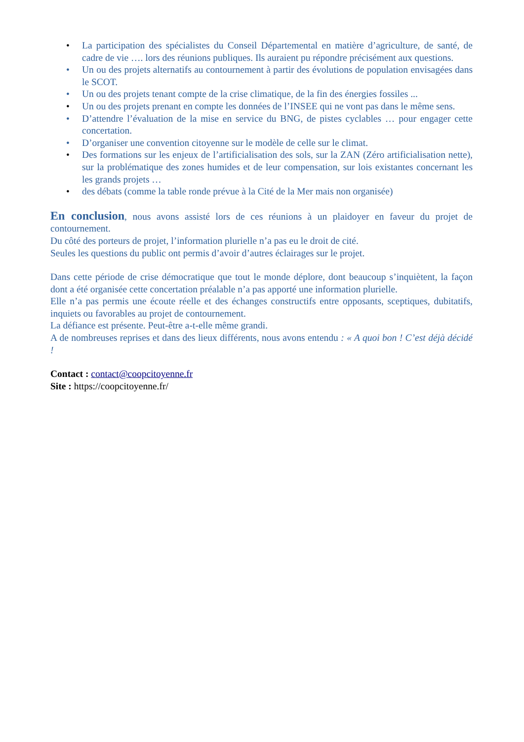• La participation des spécialistes du Conseil Départemental en matière d’agriculture, de santé, de cadre de vie …. lors des réunions publiques. Ils auraient pu répondre précisément aux questions.
• Un ou des projets alternatifs au contournement à partir des évolutions de population envisagées dans le SCOT.
• Un ou des projets tenant compte de la crise climatique, de la fin des énergies fossiles ...
• Un ou des projets prenant en compte les données de l’INSEE qui ne vont pas dans le même sens.
• D’attendre l’évaluation de la mise en service du BNG, de pistes cyclables … pour engager cette concertation.
• D’organiser une convention citoyenne sur le modèle de celle sur le climat.
• Des formations sur les enjeux de l’artificialisation des sols, sur la ZAN (Zéro artificialisation nette), sur la problématique des zones humides et de leur compensation, sur lois existantes concernant les les grands projets …
• des débats (comme la table ronde prévue à la Cité de la Mer mais non organisée)
En conclusion, nous avons assisté lors de ces réunions à un plaidoyer en faveur du projet de contournement.
Du côté des porteurs de projet, l’information plurielle n’a pas eu le droit de cité.
Seules les questions du public ont permis d’avoir d’autres éclairages sur le projet.
Dans cette période de crise démocratique que tout le monde déplore, dont beaucoup s’inquiètent, la façon dont a été organisée cette concertation préalable n’a pas apporté une information plurielle.
Elle n’a pas permis une écoute réelle et des échanges constructifs entre opposants, sceptiques, dubitatifs, inquiets ou favorables au projet de contournement.
La défiance est présente. Peut-être a-t-elle même grandi.
A de nombreuses reprises et dans des lieux différents, nous avons entendu : « A quoi bon ! C’est déjà décidé !
Contact : contact@coopcitoyenne.fr
Site : https://coopcitoyenne.fr/